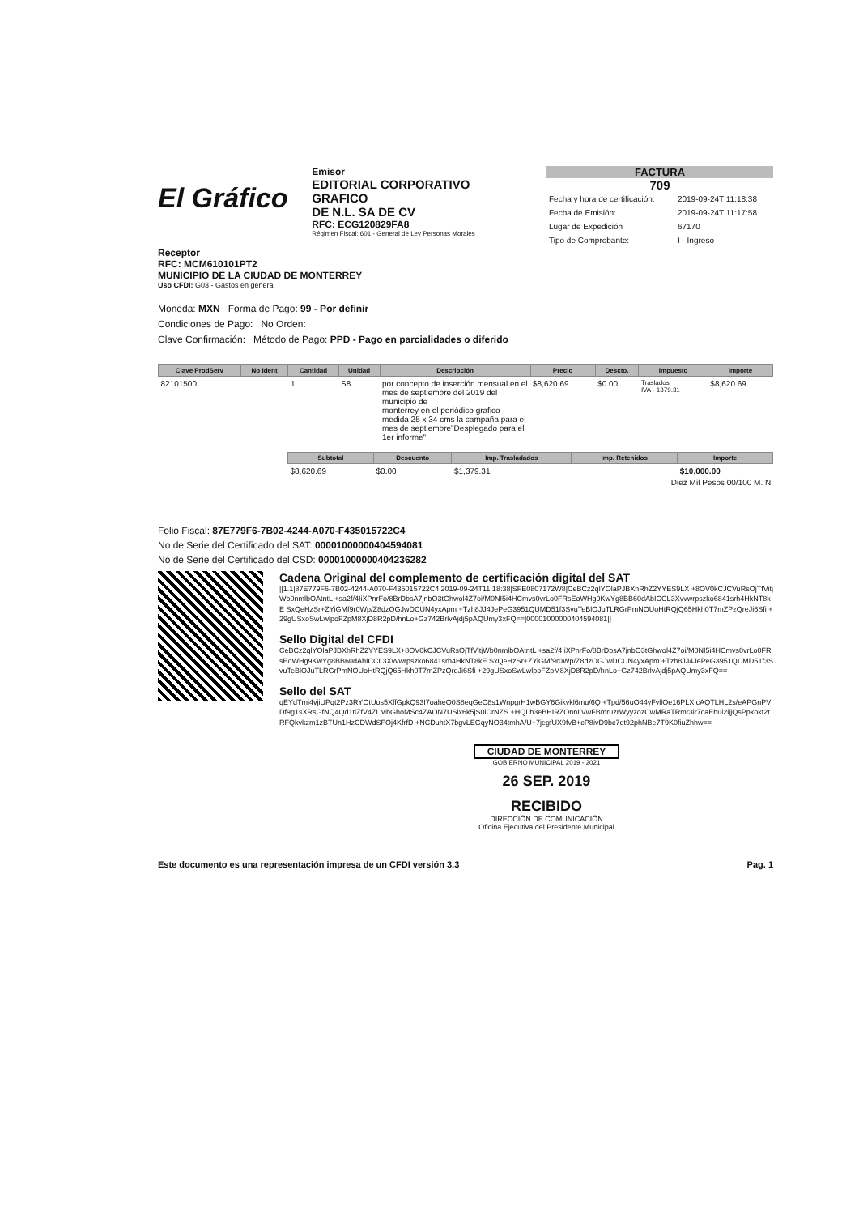El Gráfico
Emisor
EDITORIAL CORPORATIVO GRAFICO
DE N.L. SA DE CV
RFC: ECG120829FA8
Régimen Fiscal: 601 - General de Ley Personas Morales
FACTURA
709
| Fecha y hora de certificación: | 2019-09-24T 11:18:38 |
| Fecha de Emisión: | 2019-09-24T 11:17:58 |
| Lugar de Expedición | 67170 |
| Tipo de Comprobante: | I - Ingreso |
Receptor
RFC: MCM610101PT2
MUNICIPIO DE LA CIUDAD DE MONTERREY
Uso CFDI: G03 - Gastos en general
Moneda: MXN Forma de Pago: 99 - Por definir
Condiciones de Pago: No Orden:
Clave Confirmación: Método de Pago: PPD - Pago en parcialidades o diferido
| Clave ProdServ | No Ident | Cantidad | Unidad | Descripción | Precio | Descto. | Impuesto | Importe |
| --- | --- | --- | --- | --- | --- | --- | --- | --- |
| 82101500 | | 1 | S8 | por concepto de inserción mensual en el mes de septiembre del 2019 del municipio de monterrey en el periódico grafico medida 25 x 34 cms la campaña para el mes de septiembre"Desplegado para el 1er informe" | $8,620.69 | $0.00 | Traslados IVA - 1379.31 | $8,620.69 |
| Subtotal | Descuento | Imp. Trasladados | Imp. Retenidos | Importe |
| --- | --- | --- | --- | --- |
| $8,620.69 | $0.00 | $1,379.31 | | $10,000.00 |
Diez Mil Pesos 00/100 M. N.
Folio Fiscal: 87E779F6-7B02-4244-A070-F435015722C4
No de Serie del Certificado del SAT: 00001000000404594081
No de Serie del Certificado del CSD: 00001000000404236282
Cadena Original del complemento de certificación digital del SAT
||1.1|87E779F6-7B02-4244-A070-F435015722C4|2019-09-24T11:18:38|SFE0807172W8|CeBCz2qlYOlaPJBXhRhZ2YYES9LX +8OV0kCJCVuRsOjTfVitjWb0nmlbOAtntL +sa2f/4IiXPnrFo/8BrDbsA7jnbO3tGhwol4Z7oi/M0NI5i4HCmvs0vrLo0FRsEoWHg9KwYg8BB60dAbICCL3Xvvwrpszko6841srh4HkNT8kE SxQeHzSr+ZYiGMf9r0Wp/Z8dzOGJwDCUN4yxApm +Tzh8JJ4JePeG3951QUMD51f3SvuTeBlOJuTLRGrPmNOUoHtRQjQ65Hkh0T7mZPzQreJi6Sfi +29gUSxoSwLwlpoFZpM8XjD8R2pD/hnLo+Gz742BrlvAjdj5pAQUmy3xFQ==|00001000000404594081||
Sello Digital del CFDI
CeBCz2qlYOlaPJBXhRhZ2YYES9LX+8OV0kCJCVuRsOjTfVitjWb0nmlbOAtntL +sa2f/4IiXPnrFo/8BrDbsA7jnbO3tGhwol4Z7oi/M0NI5i4HCmvs0vrLo0FRsEoWHg9KwYg8BB60dAbICCL3Xvvwrpszko6841srh4HkNT8kE SxQeHzSr+ZYiGMf9r0Wp/Z8dzOGJwDCUN4yxApm +Tzh8JJ4JePeG3951QUMD51f3SvuTeBlOJuTLRGrPmNOUoHtRQjQ65Hkh0T7mZPzQreJi6Sfi +29gUSxoSwLwlpoFZpM8XjD8R2pD/hnLo+Gz742BrlvAjdj5pAQUmy3xFQ==
Sello del SAT
qEYdTmi4vjiUPqt2Pz3RYOtUos5XffGpkQ93I7oaheQ0S8eqGeC8s1WnpgrH1wBGY6Gikvkl6mu/6Q +Tpd/56uO44yFvllOe16PLXIcAQTLHL2s/eAPGnPVDf9g1sXRsGfNQ4Qd1tlZfV4ZLMbGhoMSc4ZAON7USix6k5jS0iCrNZS +HQLh3eBHIRZOnnLVwFBmruzrWyyzozCwMRaTRmr3ir7caEhui2ijjQsPpkokt2tRFQkvkzm1zBTUn1HzCDWdSFOj4KfrfD +NCDuhtX7bgvLEGqyNO34tmhA/U+7jegfUX9fvB+cP8ivD9bc7et92phNBe7T9K0fiuZhhw==
CIUDAD DE MONTERREY
GOBIERNO MUNICIPAL 2019 - 2021
26 SEP. 2019
RECIBIDO
DIRECCIÓN DE COMUNICACIÓN
Oficina Ejecutiva del Presidente Municipal
Este documento es una representación impresa de un CFDI versión 3.3 Pag. 1